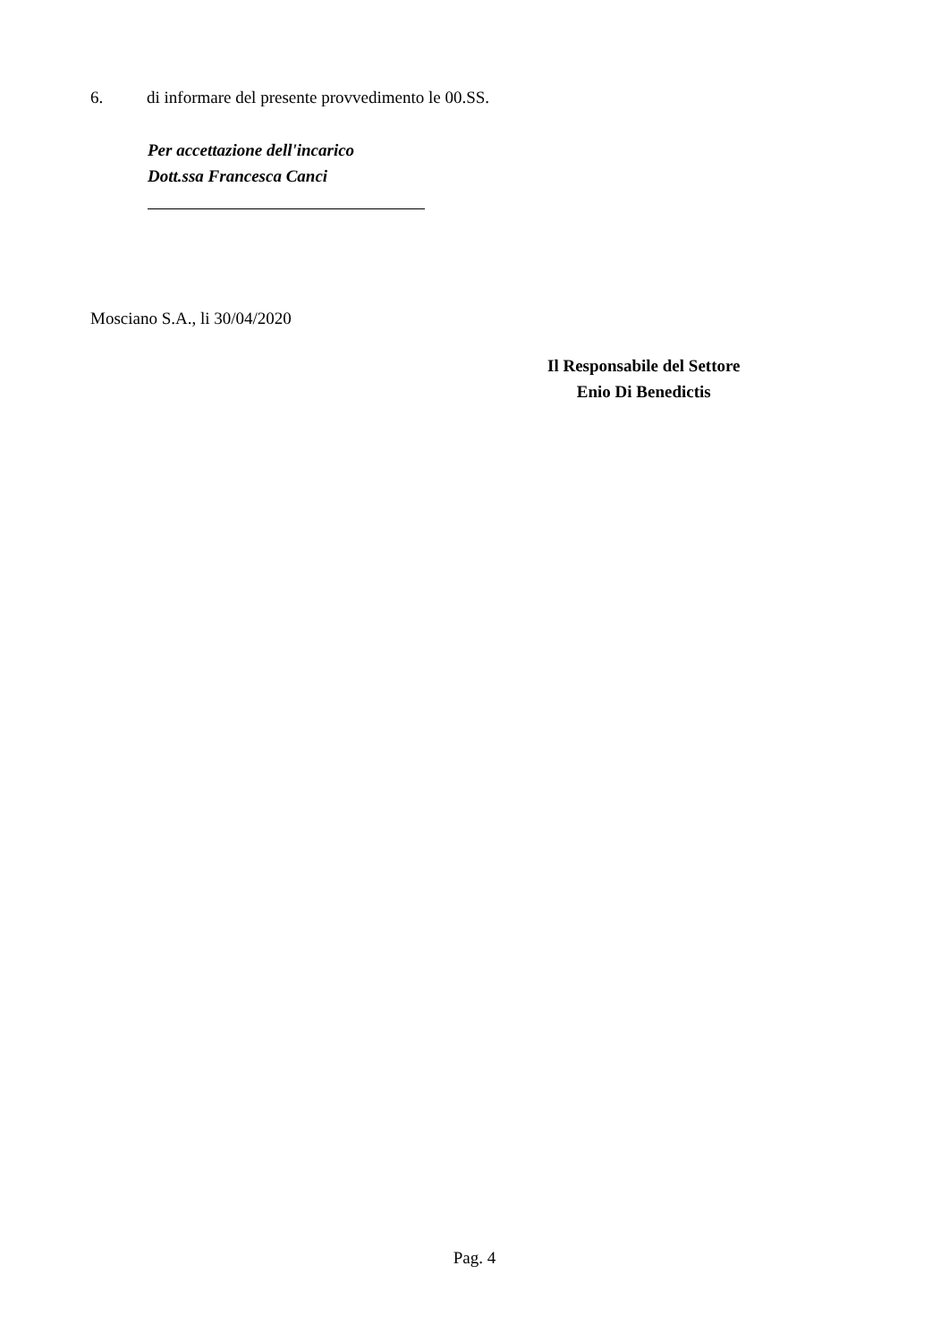6. di informare del presente provvedimento le 00.SS.
Per accettazione dell'incarico
Dott.ssa Francesca Canci
Mosciano S.A., li 30/04/2020
Il Responsabile del Settore
Enio Di Benedictis
Pag. 4